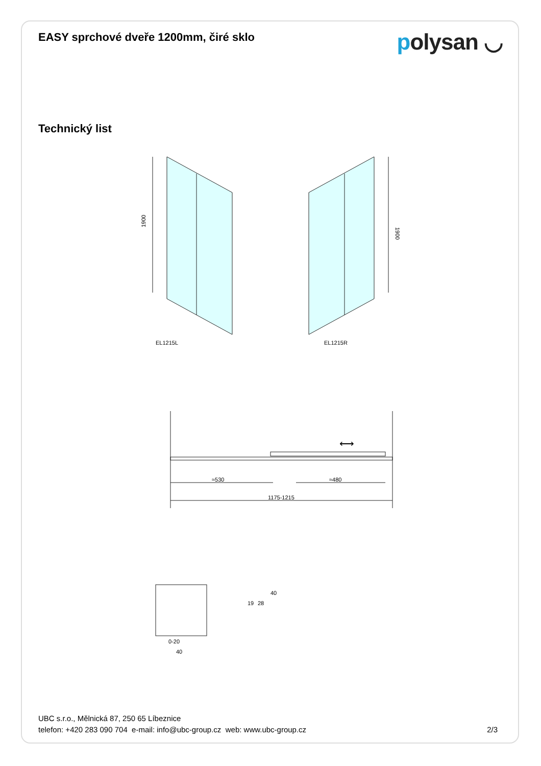EASY sprchové dveře 1200mm, čiré sklo
polysan ◡
Technický list
EL1215L
EL1215R
1900
1900
≈530
≈480
1175-1215
⟷
0-20
40
19
28
40
UBC s.r.o., Mělnická 87, 250 65 Líbeznice
telefon: +420 283 090 704 e-mail: info@ubc-group.cz web: www.ubc-group.cz
2/3